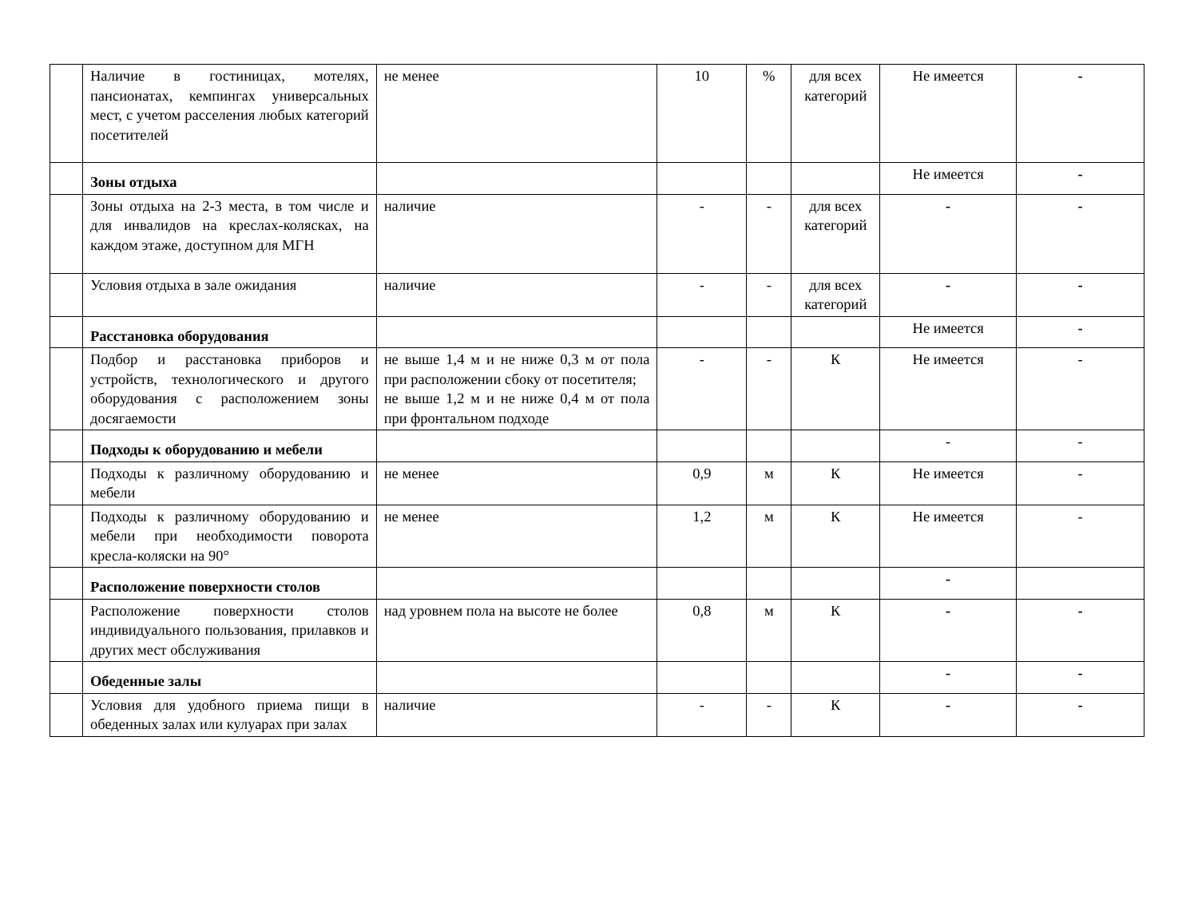| | Наличие в гостиницах, мотелях, пансионатах, кемпингах универсальных мест, с учетом расселения любых категорий посетителей | не менее | 10 | % | для всех категорий | Не имеется | - |
| | Зоны отдыха | | | | | Не имеется | - |
| | Зоны отдыха на 2-3 места, в том числе и для инвалидов на креслах-колясках, на каждом этаже, доступном для МГН | наличие | - | - | для всех категорий | - | - |
| | Условия отдыха в зале ожидания | наличие | - | - | для всех категорий | - | - |
| | Расстановка оборудования | | | | | Не имеется | - |
| | Подбор и расстановка приборов и устройств, технологического и другого оборудования с расположением зоны досягаемости | не выше 1,4 м и не ниже 0,3 м от пола при расположении сбоку от посетителя; не выше 1,2 м и не ниже 0,4 м от пола при фронтальном подходе | - | - | К | Не имеется | - |
| | Подходы к оборудованию и мебели | | | | | - | - |
| | Подходы к различному оборудованию и мебели | не менее | 0,9 | м | К | Не имеется | - |
| | Подходы к различному оборудованию и мебели при необходимости поворота кресла-коляски на 90° | не менее | 1,2 | м | К | Не имеется | - |
| | Расположение поверхности столов | | | | | - | |
| | Расположение поверхности столов индивидуального пользования, прилавков и других мест обслуживания | над уровнем пола на высоте не более | 0,8 | м | К | - | - |
| | Обеденные залы | | | | | - | - |
| | Условия для удобного приема пищи в обеденных залах или кулуарах при залах | наличие | - | - | К | - | - |